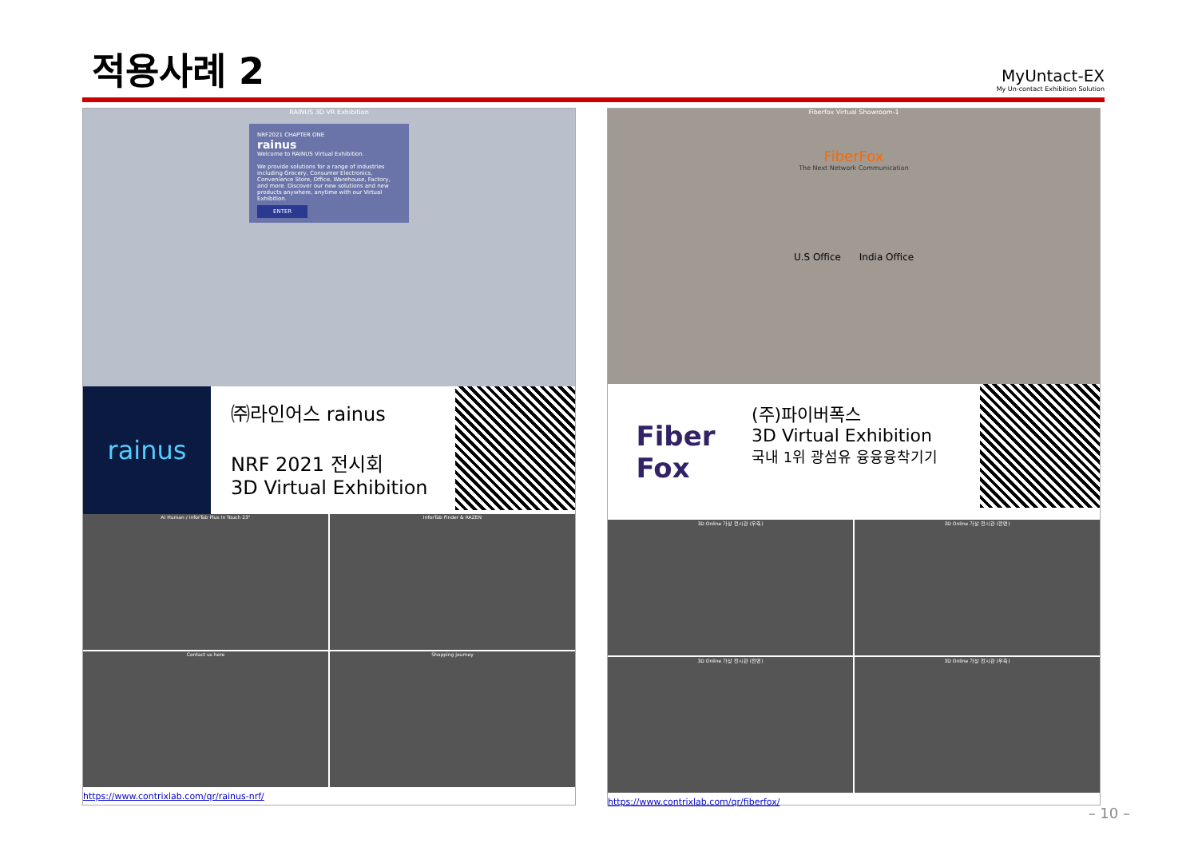적용사례 2
MyUntact-EX
My Un-contact Exhibition Solution
RAINUS 3D VR Exhibition
NRF2021 CHAPTER ONE
rainus
Welcome to RAINUS Virtual Exhibition.
We provide solutions for a range of industries including Grocery, Consumer Electronics, Convenience Store, Office, Warehouse, Factory, and more. Discover our new solutions and new products anywhere, anytime with our Virtual Exhibition.
ENTER
rainus
㈜라인어스 rainus
NRF 2021 전시회
3D Virtual Exhibition
AI Human / InforTab Plus In Touch 23"
InforTab Finder & RAZEN
Contact us here
Shopping journey
https://www.contrixlab.com/qr/rainus-nrf/
Fiberfox Virtual Showroom-1
FiberFox
The Next Network Communication
U.S Office India Office
Fiber
Fox
(주)파이버폭스
3D Virtual Exhibition
국내 1위 광섬유 융융융착기기
3D Online 가상 전시관 (우측)
3D Online 가상 전시관 (전면)
3D Online 가상 전시관 (전면)
3D Online 가상 전시관 (우측)
https://www.contrixlab.com/qr/fiberfox/
– 10 –